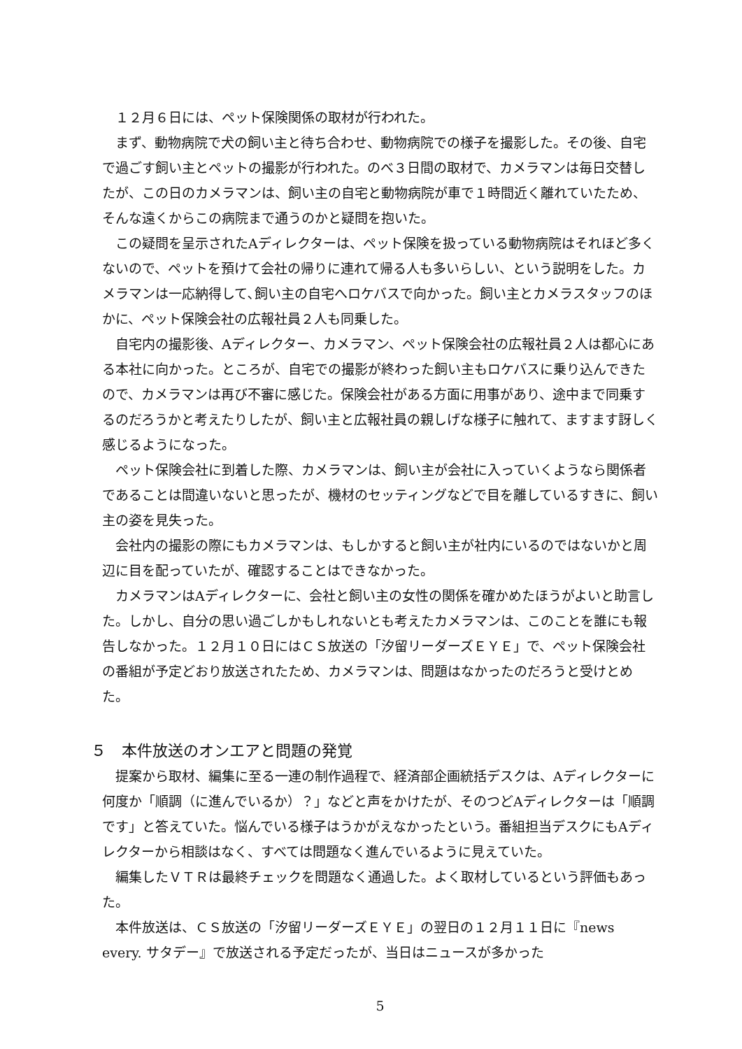１２月６日には、ペット保険関係の取材が行われた。
まず、動物病院で犬の飼い主と待ち合わせ、動物病院での様子を撮影した。その後、自宅で過ごす飼い主とペットの撮影が行われた。のべ３日間の取材で、カメラマンは毎日交替したが、この日のカメラマンは、飼い主の自宅と動物病院が車で１時間近く離れていたため、そんな遠くからこの病院まで通うのかと疑問を抱いた。
この疑問を呈示されたAディレクターは、ペット保険を扱っている動物病院はそれほど多くないので、ペットを預けて会社の帰りに連れて帰る人も多いらしい、という説明をした。カメラマンは一応納得して､飼い主の自宅へロケバスで向かった。飼い主とカメラスタッフのほかに、ペット保険会社の広報社員２人も同乗した。
自宅内の撮影後、Aディレクター、カメラマン、ペット保険会社の広報社員２人は都心にある本社に向かった。ところが、自宅での撮影が終わった飼い主もロケバスに乗り込んできたので、カメラマンは再び不審に感じた。保険会社がある方面に用事があり、途中まで同乗するのだろうかと考えたりしたが、飼い主と広報社員の親しげな様子に触れて、ますます訝しく感じるようになった。
ペット保険会社に到着した際、カメラマンは、飼い主が会社に入っていくようなら関係者であることは間違いないと思ったが、機材のセッティングなどで目を離しているすきに、飼い主の姿を見失った。
会社内の撮影の際にもカメラマンは、もしかすると飼い主が社内にいるのではないかと周辺に目を配っていたが、確認することはできなかった。
カメラマンはAディレクターに、会社と飼い主の女性の関係を確かめたほうがよいと助言した。しかし、自分の思い過ごしかもしれないとも考えたカメラマンは、このことを誰にも報告しなかった。１２月１０日にはＣＳ放送の「汐留リーダーズＥＹＥ」で、ペット保険会社の番組が予定どおり放送されたため、カメラマンは、問題はなかったのだろうと受けとめた。
５　本件放送のオンエアと問題の発覚
提案から取材、編集に至る一連の制作過程で、経済部企画統括デスクは、Aディレクターに何度か「順調（に進んでいるか）？」などと声をかけたが、そのつどAディレクターは「順調です」と答えていた。悩んでいる様子はうかがえなかったという。番組担当デスクにもAディレクターから相談はなく、すべては問題なく進んでいるように見えていた。
編集したＶＴＲは最終チェックを問題なく通過した。よく取材しているという評価もあった。
本件放送は、ＣＳ放送の「汐留リーダーズＥＹＥ」の翌日の１２月１１日に『news every. サタデー』で放送される予定だったが、当日はニュースが多かった
5